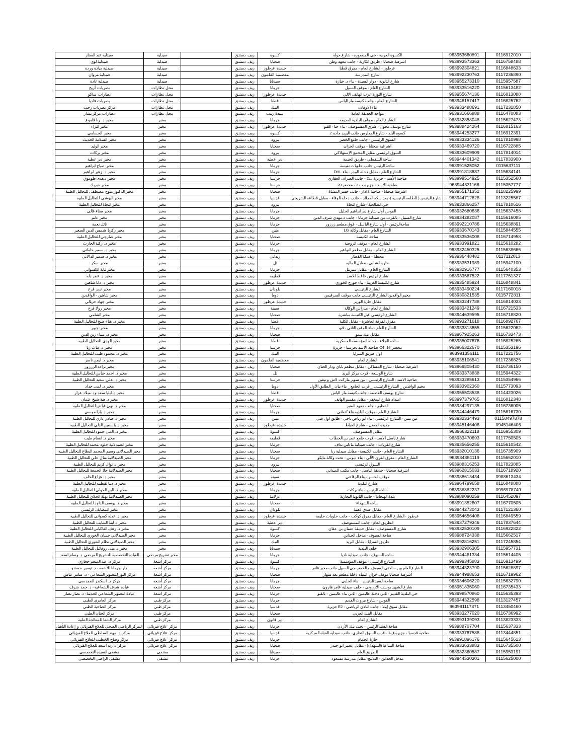| 0116912010 | 963953660891 | الكسوة الغربية - حي المنصورة - شارع خولة | كسوة | ريف دمشق | | صيدلية | صيدلية عبد الستار |
| 0116758488 | 963993573363 | اشرفية صحنايا - طريق الكازية - جانب معهد وطن | صحنايا | ريف دمشق | | صيدلية | صيدلية لوي |
| 0116848633 | 963992304821 | عرطوز - الشارع العام - مفرق قطنا | جديدة عرطوز | ريف دمشق | | صيدلية | صيدلية ميادة وردة |
| 0117236890 | 963992230763 | شارع المدرسة | معضمية القلمون | ريف دمشق | | صيدلية | صيدلية مروان |
| 0115957587 | 963955273310 | شارع الثانوية - دوار السيدة - بناء د. خبازة | صيدنايا | ريف دمشق | | صيدلية | صيدلية غادة |
| 0115613482 | 963933516220 | الشارع العام - موقف السبيل | جرمانا | ريف دمشق | | محل نظارات | بصريات أريج |
| 0116813088 | 963955674136 | شارع الثورة غرب الهاتف الالي | جديدة عرطوز | ريف دمشق | | محل نظارات | نظارات ساكو |
| 0116825762 | 963946157417 | الشارع العام - جانب كنيسة مار الياس | قطنا | ريف دمشق | | محل نظارات | بصريات فاديا |
| 0117231850 | 963933488691 | بناء الاوقاف | النبك | ريف دمشق | | محل نظارات | مركز بصريات رجب |
| 0116470083 | 963931666888 | مواجه الحديقة العامة | سيدة زينب | ريف دمشق | | محل نظارات | نظارات مركز بشار |
| 0115627473 | 963932858048 | الشارع العام - موقف البلدية القديمة | جرمانا | ريف دمشق | | مخبر | مخبر د. رنا قاموع |
| 0116815163 | 963988424264 | شارع يوسف مخول - شرق المستوصف - بناء حنا - القبو | جديدة عرطوز | ريف دمشق | | مخبر | مخبر البراء |
| 0116912391 | 963944253277 | كسوة البلد - شارع المدارس جانب البريد جادة 2 | كسوة | ريف دمشق | | مخبر | مخبر الحسامي |
| 0117810998 | 963933334126 | السوق الرئيسي - جانب جامع الخضر | يبرود | ريف دمشق | | مخبر | مخبر السلامة الحديث |
| 0116722885 | 963933469720 | اشرفية صحنايا - موقف الخزان | صحنايا | ريف دمشق | | مخبر | مخبر الوليد |
| 0117814014 | 963933609909 | السوق الرئيسي مقابل المجمع الإستهلاكي | يبرود | ريف دمشق | | مخبر | مخبر بركات |
| 0117833900 | 963944401342 | ساحة الشقطي - طريق الخيمة | دير عطية | ريف دمشق | | مخبر | مخبر دير عطية |
| 0115637111 | 963991525052 | ساحة الرئيس جانب حلويات نفيسة | جرمانا | ريف دمشق | | مخبر | مخبر صياح ابراهيم |
| 0115634141 | 963991818687 | الشارع العام - مقابل دخلة البيدر - بناء DHL | جرمانا | ريف دمشق | | مخبر | مخبر د. زهير ابراهيم |
| 0115352560 | 963999514925 | ضاحية الأسد - جزيرة ب2 - جانب الصراف العقاري | حرستا | ريف دمشق | | مخبر | مخبر د.هدى طوموق |
| 0115357777 | 963944331166 | ضاحية الاسد - جزيرة ب 3 - محضر 20 | حرستا | ريف دمشق | | مخبر | مخبر خيربك |
| 0118225999 | 963955171352 | اشرفية صحنايا - ضاحية 8اذار - جانب جسر المشاة | صحنايا | ريف دمشق | | مخبر | مخبر الدكتور متوج مصطفى للتحاليل الطبية |
| 0113225587 | 963944712628 | شارع الرئيس ( الطلعة الرئيسية )- بعد سكة القطار - جانب دخلة الوفاء - مقابل قطاعة الشريجي | قدسيا | ريف دمشق | | مخبر | مخبر البوشي للتحاليل الطبية |
| 0117810616 | 963933866257 | حي الصالحية - شارع النجاة | يبرود | ريف دمشق | | مخبر | مخبر النجاة للتحاليل الطبية |
| 0115637458 | 963932680636 | القوس أول شارع دير ابراهيم الخليل | جرمانا | ريف دمشق | | مخبر | مخبر سناء غالي |
| 0115616085 | 963934282087 | شارع السبيل - بالقرب من صيدلية جرمانا - جانب د.مهدي شرف الدين | جرمانا | ريف دمشق | | مخبر | مخبر غانم |
| 0115638891 | 963992210786 | ساحةالرئيس - أول شارع الباسل - فوق مطعم زرزور | جرمانا | ريف دمشق | | مخبر | نائل نعمة |
| 0115844555 | 963933670143 | الشارع العام - مقابل وكالة LG | منين | ريف دمشق | | مخبر | مخبر زكريا شمس الدين الصغير |
| 0116714958 | 963933536008 | ساحة الكنيسة | صحنايا | ريف دمشق | | مخبر | مخبر صارجي للتحاليل الطبية |
| 0115610282 | 963933991821 | الشارع العام - موقف الروضة | جرمانا | ريف دمشق | | مخبر | مخبر د. زكية الحارث |
| 0115638666 | 963932450325 | الشارع العام - مقابل مطعم النواعير | جرمانا | ريف دمشق | | مخبر | مخبر د. سمير حاماتي |
| 0117112013 | 963936448482 | محطة - سكة القطار | زبداني | ريف دمشق | | مخبر | مخبر د. سمير الدالاتي |
| 0115947100 | 963933531989 | حارة الشلبي - مقابل المالية | تل | ريف دمشق | | مخبر | مخبر سكر |
| 0115640353 | 963932916777 | الشارع العام - مقابل سيريتل | جرمانا | ريف دمشق | | مخبر | مخبر لبابة الكسواني |
| 0117751327 | 963933587522 | شارع الرئيس حافظ الاسد | قطيفة | ريف دمشق | | مخبر | مخبر د. عمر دلة |
| 0116848841 | 963935485924 | شارع الكنيسة الغربية - بناء جورج الخوري | جديدة عرطوز | ريف دمشق | | مخبر | مخبر د. دانا شاهين |
| 0117160018 | 963933490224 | الشارع الرئيسي | بلودان | ريف دمشق | | مخبر | مخبر تريز فرح |
| 0115772811 | 963930821535 | مخيم الوافدين الشارع الرئيسي جانب موقف السرفيس | دوما | ريف دمشق | | مخبر | مخبر شاهين - الوافدين |
| 0116814033 | 963933247788 | مقابل حارة الوزير | جديدة عرطوز | ريف دمشق | | مخبر | مخبر جهاد حربالي |
| 0116721533 | 963933421249 | الشارع العام - مدراس الوكالة | سبينة | ريف دمشق | | مخبر | مخبر رولا فرح |
| 0116718820 | 963944639595 | الشارع الرئيسي قبل الكنيسة مباشرة | صحنايا | ريف دمشق | | مخبر | مخبر الشامي |
| 0116892767 | 963993271618 | مفرق الفرقة العاشرة - مقابل الكلية | قطنا | ريف دمشق | | مخبر | مخبر د. هناء صبح للتحاليل الطبية |
| 0115622062 | 963933813655 | الشارع العام - بناء الوقف الثاني - قبو | جرمانا | ريف دمشق | | مخبر | مخبر جبور |
| 0116733473 | 963967925263 | مقابل بنك بيمو | صحنايا | ريف دمشق | | مخبر | مخبر د. سناء زين الدين |
| 0116825265 | 963935007676 | ساحة الجلاء - دخلة المؤسسة العسكرية | قطنا | ريف دمشق | | مخبر | مخبر الهدى للتحاليل الطبية |
| 0115353196 | 963966322670 | محضر 16. C4 ضاحيه الاسد بحرستا - جزيرة | حرستا | ريف دمشق | | مخبر | مخبر د. غياث ريا |
| 0117221756 | 963991356111 | اول طريق السرايا | النبك | ريف دمشق | | مخبر | مخبر د. محمود طيب للتحاليل الطبية |
| 0117236825 | 963935106541 | الشارع العام | معضمية القلمون | ريف دمشق | | مخبر | مخبر د. ايمن ناصر |
| 0116736150 | 963969805430 | اشرفية صحنايا - شارع المساكن - مقابل مطعم باباي ودار الحنان | صحنايا | ريف دمشق | | مخبر | مخبر براءه الزرزور |
| 0115944322 | 963933373838 | شارع الوسعة - قرب مركز البريد | تل | ريف دمشق | | مخبر | مخبر د. احمد حباس للتحاليل الطبية |
| 0115354966 | 963933285613 | ضاحية الاسد - الشارع الرئيسي - بين سوبر ماركت لاش و نيفين | حرستا | ريف دمشق | | مخبر | مخبر د. علي سعيد للتحاليل الطبية |
| 0115773093 | 963933902360 | مخيم الوافدين _ الشارع الرئيسي _ قرب الجامع _ بناء بيان _ الطابق الأول | دوما | ريف دمشق | | مخبر | مخبر د. لمى حداد |
| 0114423026 | 963955508538 | شارع يوسف العظمة - جانب كنيسة مار الياس | قطنا | ريف دمشق | | مخبر | مخبر د. ايليا سعد ود. ميلاد عرار |
| 0116812348 | 963997379765 | امتداد شارع المخفر - مقابل مقسم الهاتف | جديدة عرطوز | ريف دمشق | | مخبر | مخبر د. هبة شيخ عثمان |
| 0116736005 | 963934297135 | التنظيم - جانب معهد المنير | صحنايا | ريف دمشق | | مخبر | مخبر د. نهى فياض للتحاليل الطبية |
| 0115616730 | 963944446479 | الشارع العام - موقف البلدية بناء كنفاني | جرمانا | ريف دمشق | | مخبر | مخبر د. يارا موسى |
| 01158497878 | 963932334493 | عين منين - الشارع الرئيسي - بناء أبو رياض ناجي - طابق أول فني | منين | ريف دمشق | | مخبر | مخبر د. صادر غازي للتحاليل الطبية |
| 0945146406 | 963945146406 | جديدة الفضل - شارع الخياط | جديدة عرطوز | ريف دمشق | | مخبر | مخبر د. ياسمين الدلي للتحاليل الطبية |
| 0116955309 | 963966322118 | مقابل المستوصف | كسوة | ريف دمشق | | مخبر | مخبر د. المى حمود للتحاليل الطبية |
| 0117750505 | 963933470693 | شارع باسل الاسد - قرب جامع عمر بن الخطاب | قطيفة | ريف دمشق | | مخبر | مخبر د. انسام طيب |
| 0115610542 | 963935656255 | شارع القريات - جانب صيدلية مادلين نداف | جرمانا | ريف دمشق | | مخبر | مخبر الصيدلانية خلود محمد للتحاليل الطبية |
| 0116735909 | 963932010136 | الشارع العام - جانب الكنيسة - مقابل صيدلية ربا | صحنايا | ريف دمشق | | مخبر | مخبر الصيدلاني وسيم المحمد البطاح للتحاليل الطبية |
| 0115662010 | 963934884119 | الشارع العام - مفرق الفرن الآلي - بناء دبوس - تحت وكالة مايكو | جرمانا | ريف دمشق | | مخبر | مخبر الصيدلانية منال علي للتحاليل الطبية |
| 0117823885 | 963988316253 | السوق الرئيسي | يبرود | ريف دمشق | | مخبر | مخبر د. نوال كريم للتحاليل الطبية |
| 0116718920 | 963962815033 | اشرفية صحنايا - حديقة الباسل - جانب مكتب الميداني | صحنايا | ريف دمشق | | مخبر | مخبر الصيدلانية حلا الجمعة للتحاليل الطبية |
| 0988613434 | 963988613434 | موقف الجسر - بناء الرفاعي | سبينة | ريف دمشق | | مخبر | مخبر د. هزاع الخلف |
| 0116848888 | 963964799658 | شارع البلدية | جديدة عرطوز | ريف دمشق | | مخبر | مخبر د. دينا لقطينه للتحاليل الطبية |
| 0996978740 | 963938882237 | ساحة الرئيس - بناء بركات | جرمانا | ريف دمشق | | مخبر | مخبر د. الين الخولي للتحاليل الطبية |
| 0116452097 | 963988090259 | بلدة الهيجانة - جانب الثانوية التجارية | غزلانية | ريف دمشق | | مخبر | مخبر الصيدلانية نهلة الحلاق للتحاليل الطبية |
| 0116770505 | 963991352607 | ساحة الشهداء | صحنايا | ريف دمشق | | مخبر | مخبر د. يوسف الداود للتحاليل الطبية |
| 0117121360 | 963944273043 | مقابل فندق ذهبية | بلودان | ريف دمشق | | مخبر | مخبر المصايف الرئيسي |
| 0116849559 | 963954656408 | عرطوز - الشارع العام - مقابل مفرق كوكب - جانب حلويات خليفة | جديدة عرطوز | ريف دمشق | | مخبر | مخبر د. عدله كسواني للتحاليل الطبية |
| 0117837644 | 963937279346 | الطريق العام - جانب المستوصف | دير عطية | ريف دمشق | | مخبر | مخبر د. لينة الشايب للتحاليل الطبية |
| 0116922822 | 963932530109 | شارع المستوصف - مقابل حديقة عثمان بن عفان | كسوة | ريف دمشق | | مخبر | مخبر د. رهف الفاكياني للتحاليل الطبية |
| 0115662517 | 963988724338 | ساحة السيوف - مدخل الجذاين | جرمانا | ريف دمشق | | مخبر | مخبر الصيدلاني حسان الخوري للتحاليل الطبية |
| 0117245854 | 963992816251 | طريق السرايا - مقابل البريد | النبك | ريف دمشق | | مخبر | مخبر الصيدلاني نظام النفوري للتحاليل الطبية |
| 0115957731 | 963932906305 | خلف البلدية | صيدنايا | ريف دمشق | | مخبر | مخبر د. منى روفائيل للتحاليل الطبية |
| 0115614405 | 963944481334 | ساحة السيوف - جانب صيدلية ناديا | جرمانا | ريف دمشق | | مخبر تشريح مرضي | العيادة التخصصية للتشريح المرضي د. وسام اسعد |
| 0116913499 | 963999345883 | الشارع الرئيسي - موقف المؤسسة | كسوة | ريف دمشق | | مركز أشعة | مركز د. عبد المنعم حجازي |
| 0115628897 | 963944323790 | الشارع العام بين ساحتي السيوف و الخضر حي السبيل جانب مخبر غانم | جرمانا | ريف دمشق | | مركز أشعة | دار جرمانا للأشعة - د. تيسير حمشو |
| 0116719962 | 963944998653 | أشرفية صحنايا موقف خزان المياه دخلة مطعم بعد سهار | صحنايا | ريف دمشق | | مركز أشعة | مركز النور للتصوير الشعاعي - د. سامر عباس |
| 0115632790 | 963934606220 | ساحة السيد الرئيس _ بناء الحلبي | جرمانا | ريف دمشق | | مركز أشعة | مركز د. اسكندر المقدسي |
| 0116735433 | 963951835060 | شارع الشهيد يوسف الأرزوني - خلف صيدلية عامر هارون | صحنايا | ريف دمشق | | مركز أشعة | عيادة شرف الشعاعية - د. حمد شرف |
| 0115635393 | 963998570860 | حي البلدية القديم - ثاني دخلة عاليمين - ثاني بناء عاليمين - بالقبو | جرمانا | ريف دمشق | | مركز أشعة | عيادة التصوير الشعاعي الحديثة- د. نصار نصار |
| 0113127457 | 963944322598 | القوس - شارع بيروت القديم | جرمانا | ريف دمشق | | مركز طبي | مركز العامري الطبي |
| 0113450460 | 963991117371 | مقابل سوق إيبلا - جانب النادي الرياضي - E2 جزيرة | قدسيا | ريف دمشق | | مركز طبي | مركز الضاحية الطبي |
| 0116736992 | 963933277020 | مقابل البنك العربي | صحنايا | ريف دمشق | | مركز طبي | مركز الحنان الطبي |
| 0113823333 | 963993139093 | الشارع العام | دير قانون | ريف دمشق | | مركز طبي | مركز الشفا للمعالجة الطبية |
| 0115637333 | 963988707704 | ساحة السيد الرئيس - تحت بنك الأردن | جرمانا | ريف دمشق | | مركز علاج فيزيائي | المركز الرياضي الصحي للعلاج الفيزيائي و إعادة التأهيل |
| 0113444851 | 963933767588 | ضاحية قدسيا - جزيرة ف1 - قرب السوق التجاري- جانب صيدلية الحياة المركزية | قدسيا | ريف دمشق | | مركز علاج فيزيائي | مركز د. مهند السلطي للعلاج الفيزيائي |
| 0115645613 | 963991896176 | حارة الحمام | جرمانا | ريف دمشق | | مركز علاج فيزيائي | مركز وضاح الخطيب للعلاج الفيزيائي |
| 0116735500 | 963933633883 | ساحة الساعة (الشهداء) - مقابل عصير أبو حيدر | صحنايا | ريف دمشق | | مركز علاج فيزيائي | مركز د. رنه اسعد للعلاج الفيزيائي |
| 0115953191 | 963932360587 | الطريق العام | صيدنايا | ريف دمشق | | مشفى | مشفى السيدة التخصصي |
| 0115625000 | 963944530301 | مدخل الجذاين - التلاليج- مقابل مدرسة مسعود | جرمانا | ريف دمشق | | مشفى | مشفى الراضي التخصصي |